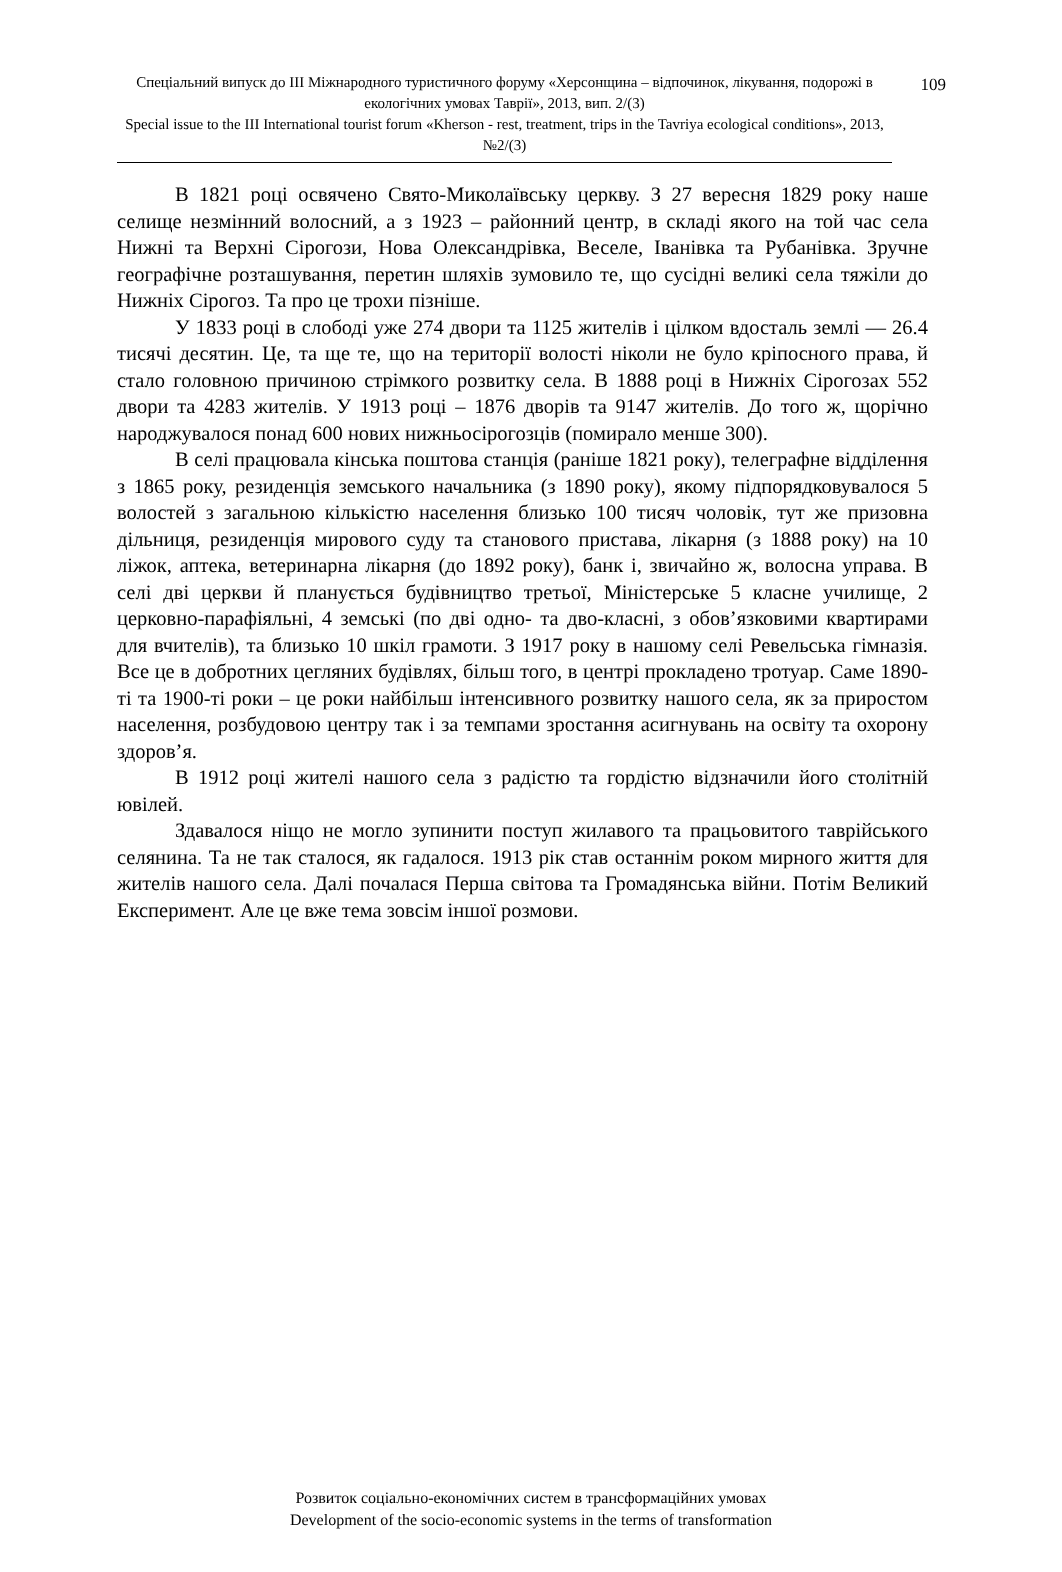109 Спеціальний випуск до ІІІ Міжнародного туристичного форуму «Херсонщина – відпочинок, лікування, подорожі в екологічних умовах Таврії», 2013, вип. 2/(3)
Special issue to the III International tourist forum «Kherson - rest, treatment, trips in the Tavriya ecological conditions», 2013, №2/(3)
В 1821 році освячено Свято-Миколаївську церкву. З 27 вересня 1829 року наше селище незмінний волосний, а з 1923 – районний центр, в складі якого на той час села Нижні та Верхні Сірогози, Нова Олександрівка, Веселе, Іванівка та Рубанівка. Зручне географічне розташування, перетин шляхів зумовило те, що сусідні великі села тяжіли до Нижніх Сірогоз. Та про це трохи пізніше.
У 1833 році в слободі уже 274 двори та 1125 жителів і цілком вдосталь землі — 26.4 тисячі десятин. Це, та ще те, що на території волості ніколи не було кріпосного права, й стало головною причиною стрімкого розвитку села. В 1888 році в Нижніх Сірогозах 552 двори та 4283 жителів. У 1913 році – 1876 дворів та 9147 жителів. До того ж, щорічно народжувалося понад 600 нових нижньосірогозців (помирало менше 300).
В селі працювала кінська поштова станція (раніше 1821 року), телеграфне відділення з 1865 року, резиденція земського начальника (з 1890 року), якому підпорядковувалося 5 волостей з загальною кількістю населення близько 100 тисяч чоловік, тут же призовна дільниця, резиденція мирового суду та станового пристава, лікарня (з 1888 року) на 10 ліжок, аптека, ветеринарна лікарня (до 1892 року), банк і, звичайно ж, волосна управа. В селі дві церкви й планується будівництво третьої, Міністерське 5 класне училище, 2 церковно-парафіяльні, 4 земські (по дві одно- та дво-класні, з обов’язковими квартирами для вчителів), та близько 10 шкіл грамоти. З 1917 року в нашому селі Ревельська гімназія. Все це в добротних цегляних будівлях, більш того, в центрі прокладено тротуар. Саме 1890-ті та 1900-ті роки – це роки найбільш інтенсивного розвитку нашого села, як за приростом населення, розбудовою центру так і за темпами зростання асигнувань на освіту та охорону здоров’я.
В 1912 році жителі нашого села з радістю та гордістю відзначили його столітній ювілей.
Здавалося ніщо не могло зупинити поступ жилавого та працьовитого таврійського селянина. Та не так сталося, як гадалося. 1913 рік став останнім роком мирного життя для жителів нашого села. Далі почалася Перша світова та Громадянська війни. Потім Великий Експеримент. Але це вже тема зовсім іншої розмови.
Розвиток соціально-економічних систем в трансформаційних умовах
Development of the socio-economic systems in the terms of transformation